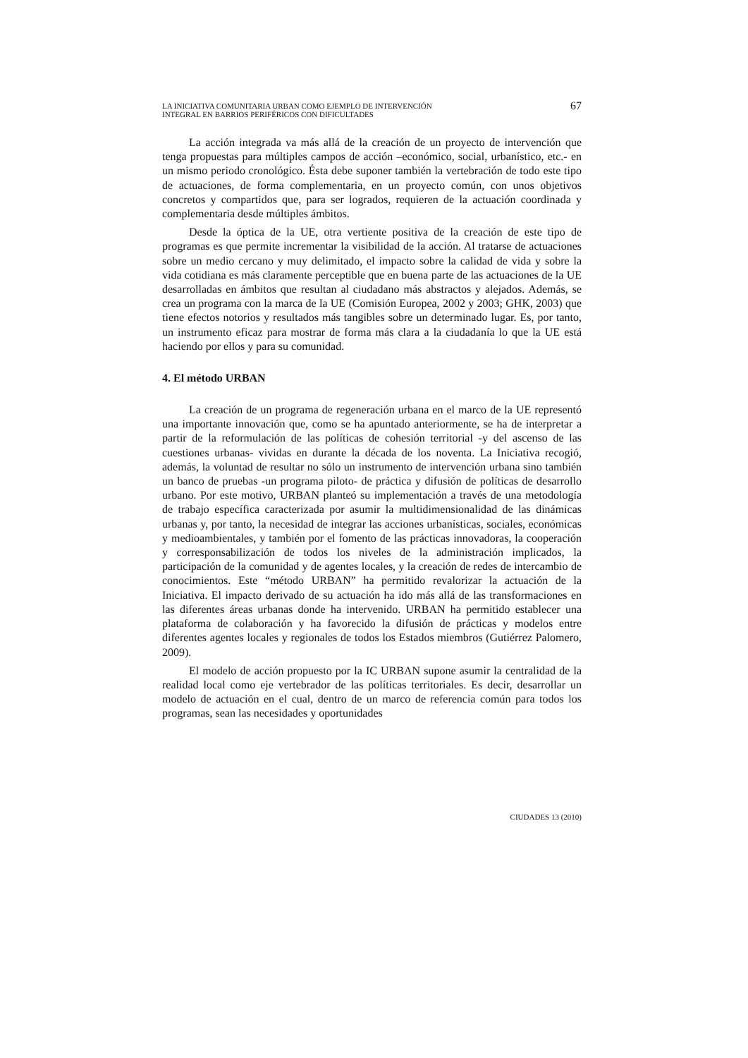LA INICIATIVA COMUNITARIA URBAN COMO EJEMPLO DE INTERVENCIÓN
INTEGRAL EN BARRIOS PERIFÉRICOS CON DIFICULTADES
67
La acción integrada va más allá de la creación de un proyecto de intervención que tenga propuestas para múltiples campos de acción –económico, social, urbanístico, etc.- en un mismo periodo cronológico. Ésta debe suponer también la vertebración de todo este tipo de actuaciones, de forma complementaria, en un proyecto común, con unos objetivos concretos y compartidos que, para ser logrados, requieren de la actuación coordinada y complementaria desde múltiples ámbitos.
Desde la óptica de la UE, otra vertiente positiva de la creación de este tipo de programas es que permite incrementar la visibilidad de la acción. Al tratarse de actuaciones sobre un medio cercano y muy delimitado, el impacto sobre la calidad de vida y sobre la vida cotidiana es más claramente perceptible que en buena parte de las actuaciones de la UE desarrolladas en ámbitos que resultan al ciudadano más abstractos y alejados. Además, se crea un programa con la marca de la UE (Comisión Europea, 2002 y 2003; GHK, 2003) que tiene efectos notorios y resultados más tangibles sobre un determinado lugar. Es, por tanto, un instrumento eficaz para mostrar de forma más clara a la ciudadanía lo que la UE está haciendo por ellos y para su comunidad.
4. El método URBAN
La creación de un programa de regeneración urbana en el marco de la UE representó una importante innovación que, como se ha apuntado anteriormente, se ha de interpretar a partir de la reformulación de las políticas de cohesión territorial -y del ascenso de las cuestiones urbanas- vividas en durante la década de los noventa. La Iniciativa recogió, además, la voluntad de resultar no sólo un instrumento de intervención urbana sino también un banco de pruebas -un programa piloto- de práctica y difusión de políticas de desarrollo urbano. Por este motivo, URBAN planteó su implementación a través de una metodología de trabajo específica caracterizada por asumir la multidimensionalidad de las dinámicas urbanas y, por tanto, la necesidad de integrar las acciones urbanísticas, sociales, económicas y medioambientales, y también por el fomento de las prácticas innovadoras, la cooperación y corresponsabilización de todos los niveles de la administración implicados, la participación de la comunidad y de agentes locales, y la creación de redes de intercambio de conocimientos. Este “método URBAN” ha permitido revalorizar la actuación de la Iniciativa. El impacto derivado de su actuación ha ido más allá de las transformaciones en las diferentes áreas urbanas donde ha intervenido. URBAN ha permitido establecer una plataforma de colaboración y ha favorecido la difusión de prácticas y modelos entre diferentes agentes locales y regionales de todos los Estados miembros (Gutiérrez Palomero, 2009).
El modelo de acción propuesto por la IC URBAN supone asumir la centralidad de la realidad local como eje vertebrador de las políticas territoriales. Es decir, desarrollar un modelo de actuación en el cual, dentro de un marco de referencia común para todos los programas, sean las necesidades y oportunidades
CIUDADES 13 (2010)